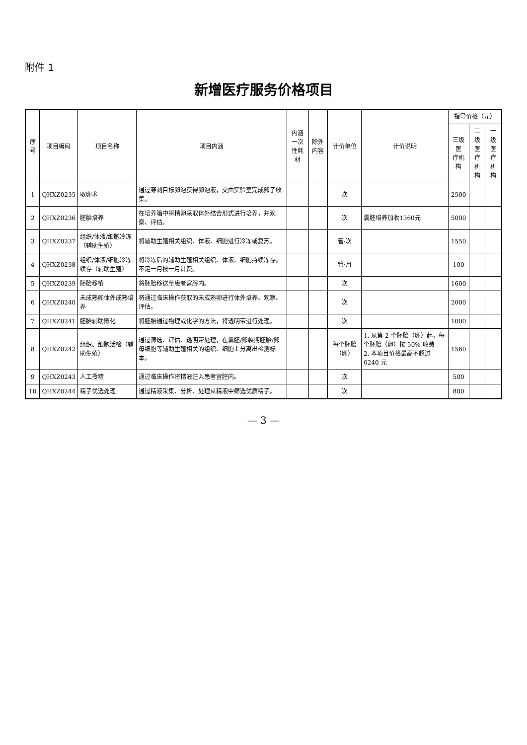附件 1
新增医疗服务价格项目
| 序号 | 项目编码 | 项目名称 | 项目内涵 | 内涵 一次性耗材 | 除外内容 | 计价单位 | 计价说明 | 指导价格（元） | | |
| --- | --- | --- | --- | --- | --- | --- | --- | --- | --- | --- |
| | | | | | | | | 三级医 疗机构 | 二级医 疗机构 | 一级医 疗机构 |
| 1 | QHXZ0235 | 取卵术 | 通过穿刺目标卵泡获得卵泡液，交由实验室完成卵子收集。 | | | 次 | | 2500 | | |
| 2 | QHXZ0236 | 胚胎培养 | 在培养箱中将精卵采取体外结合形式进行培养，并观察、评估。 | | | 次 | 囊胚培养加收1360元 | 5000 | | |
| 3 | QHXZ0237 | 组织/体液/细胞冷冻（辅助生殖） | 将辅助生殖相关组织、体液、细胞进行冷冻或复苏。 | | | 管·次 | | 1550 | | |
| 4 | QHXZ0238 | 组织/体液/细胞冷冻续存（辅助生殖） | 将冷冻后的辅助生殖相关组织、体液、细胞持续冻存。不足一月按一月计费。 | | | 管·月 | | 100 | | |
| 5 | QHXZ0239 | 胚胎移植 | 将胚胎移送至患者宫腔内。 | | | 次 | | 1600 | | |
| 6 | QHXZ0240 | 未成熟卵体外成熟培养 | 将通过临床操作获取的未成熟卵进行体外培养、观察、评估。 | | | 次 | | 2000 | | |
| 7 | QHXZ0241 | 胚胎辅助孵化 | 将胚胎通过物理或化学的方法，将透明带进行处理。 | | | 次 | | 1000 | | |
| 8 | QHXZ0242 | 组织、细胞活检（辅助生殖） | 通过筛选、评估、透明带处理，在囊胚/卵裂期胚胎/卵母细胞等辅助生殖相关的组织、细胞上分离出检测标本。 | | | 每个胚胎（卵） | 1. 从第 2 个胚胎（卵）起，每个胚胎（卵）按 50% 收费 2. 本项目价格最高不超过 6240 元 | 1560 | | |
| 9 | QHXZ0243 | 人工授精 | 通过临床操作将精液注入患者宫腔内。 | | | 次 | | 500 | | |
| 10 | QHXZ0244 | 精子优选处理 | 通过精液采集、分析、处理从精液中筛选优质精子。 | | | 次 | | 800 | | |
— 3 —